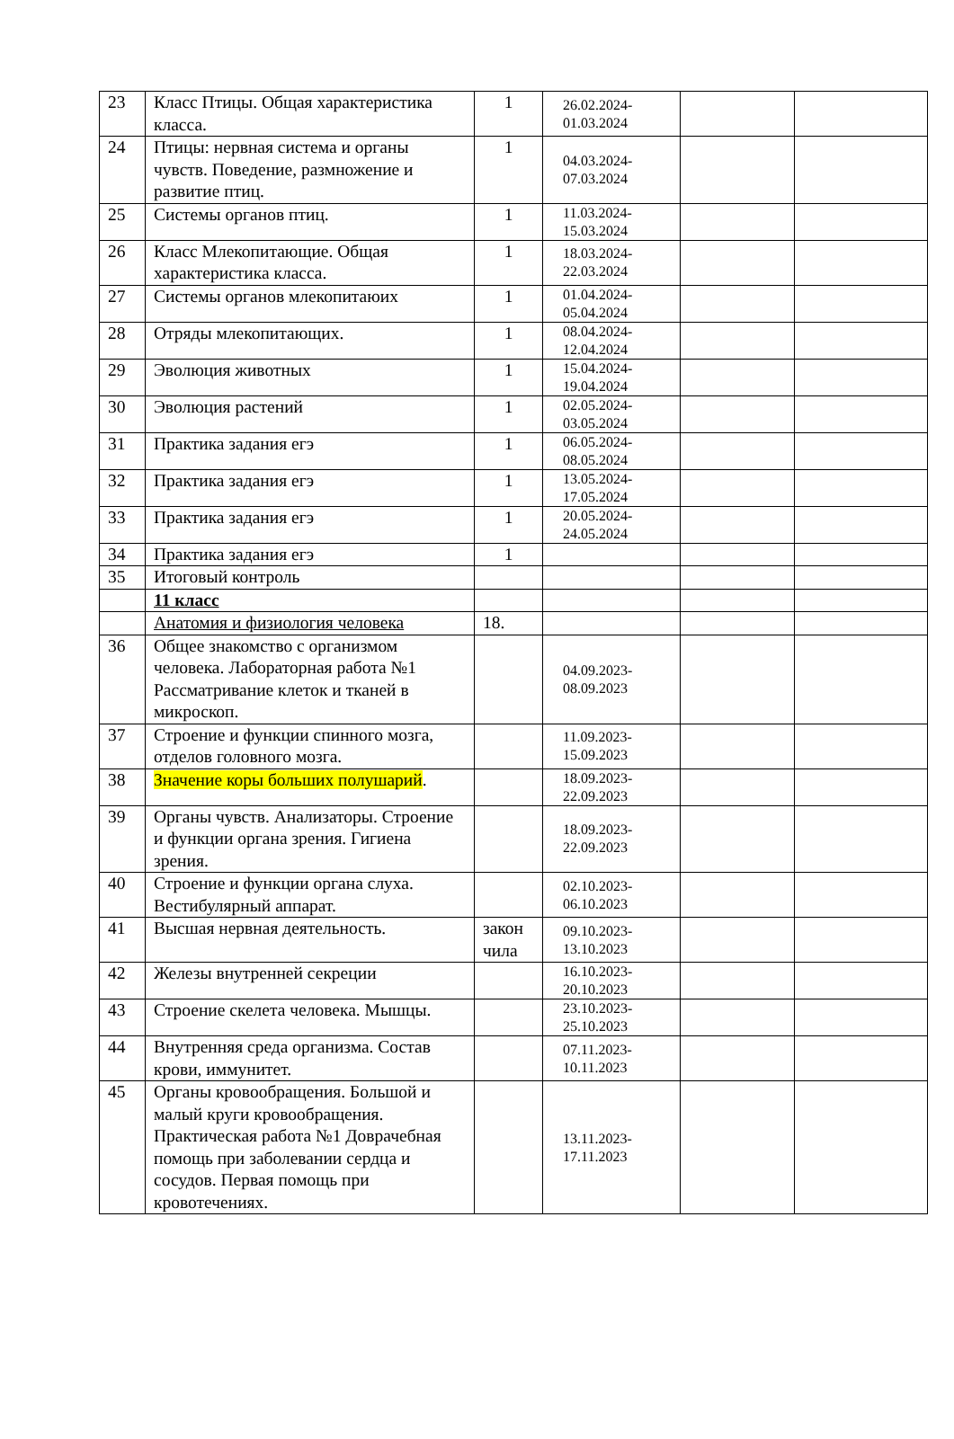| 23 | Класс Птицы. Общая характеристика класса. | 1 | 26.02.2024- 01.03.2024 | | |
| 24 | Птицы: нервная система и органы чувств. Поведение, размножение и развитие птиц. | 1 | 04.03.2024- 07.03.2024 | | |
| 25 | Системы органов птиц. | 1 | 11.03.2024- 15.03.2024 | | |
| 26 | Класс Млекопитающие. Общая характеристика класса. | 1 | 18.03.2024- 22.03.2024 | | |
| 27 | Системы органов млекопитаюих | 1 | 01.04.2024- 05.04.2024 | | |
| 28 | Отряды млекопитающих. | 1 | 08.04.2024- 12.04.2024 | | |
| 29 | Эволюция животных | 1 | 15.04.2024- 19.04.2024 | | |
| 30 | Эволюция растений | 1 | 02.05.2024- 03.05.2024 | | |
| 31 | Практика задания егэ | 1 | 06.05.2024- 08.05.2024 | | |
| 32 | Практика задания егэ | 1 | 13.05.2024- 17.05.2024 | | |
| 33 | Практика задания егэ | 1 | 20.05.2024- 24.05.2024 | | |
| 34 | Практика задания егэ | 1 | | | |
| 35 | Итоговый контроль | | | | |
| | 11 класс | | | | |
| | Анатомия и физиология человека | 18. | | | |
| 36 | Общее знакомство с организмом человека. Лабораторная работа №1 Рассматривание клеток и тканей в микроскоп. | | 04.09.2023- 08.09.2023 | | |
| 37 | Строение и функции спинного мозга, отделов головного мозга. | | 11.09.2023- 15.09.2023 | | |
| 38 | Значение коры больших полушарий . | | 18.09.2023- 22.09.2023 | | |
| 39 | Органы чувств. Анализаторы. Строение и функции органа зрения. Гигиена зрения. | | 18.09.2023- 22.09.2023 | | |
| 40 | Строение и функции органа слуха. Вестибулярный аппарат. | | 02.10.2023- 06.10.2023 | | |
| 41 | Высшая нервная деятельность. | закон чила | 09.10.2023- 13.10.2023 | | |
| 42 | Железы внутренней секреции | | 16.10.2023- 20.10.2023 | | |
| 43 | Строение скелета человека. Мышцы. | | 23.10.2023- 25.10.2023 | | |
| 44 | Внутренняя среда организма. Состав крови, иммунитет. | | 07.11.2023- 10.11.2023 | | |
| 45 | Органы кровообращения. Большой и малый круги кровообращения. Практическая работа №1 Доврачебная помощь при заболевании сердца и сосудов. Первая помощь при кровотечениях. | | 13.11.2023- 17.11.2023 | | |